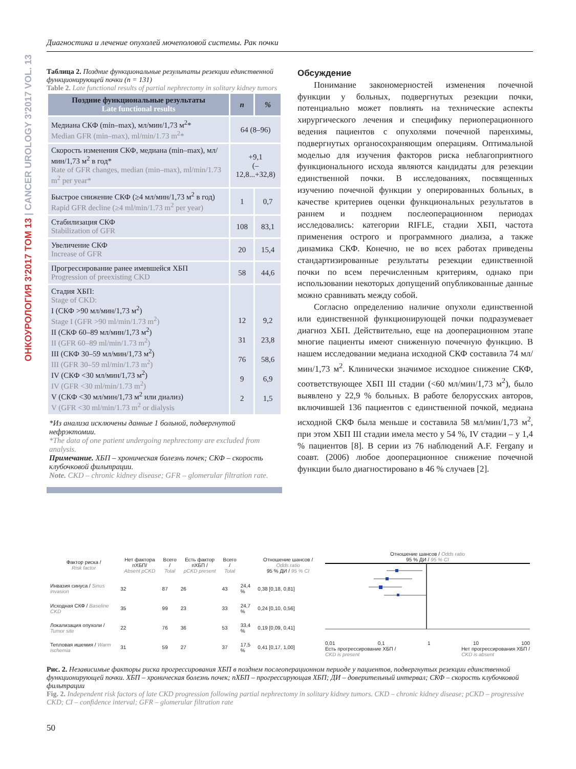Диагностика и лечение опухолей мочеполовой системы. Рак почки
ОНКОУРОЛОГИЯ 3'2017 ТОМ 13 | CANCER UROLOGY 3'2017 VOL. 13
Таблица 2. Поздние функциональные результаты резекции единственной функционирующей почки (n = 131)
Table 2. Late functional results of partial nephrectomy in solitary kidney tumors
| Поздние функциональные результаты Late functional results | n | % |
| --- | --- | --- |
| Медиана СКФ (min–max), мл/мин/1,73 м<sup>2</sup>* Median GFR (min–max), ml/min/1.73 m<sup>2</sup>* | 64 (8–96) | |
| Скорость изменения СКФ, медиана (min–max), мл/мин/1,73 м<sup>2</sup> в год* Rate of GFR changes, median (min–max), ml/min/1.73 m<sup>2</sup> per year* | +9,1 (–12,8...+32,8) | |
| Быстрое снижение СКФ (≥4 мл/мин/1,73 м<sup>2</sup> в год) Rapid GFR decline (≥4 ml/min/1.73 m<sup>2</sup> per year) | 1 | 0,7 |
| Стабилизация СКФ Stabilization of GFR | 108 | 83,1 |
| Увеличение СКФ Increase of GFR | 20 | 15,4 |
| Прогрессирование ранее имевшейся ХБП Progression of preexisting CKD | 58 | 44,6 |
| Стадия ХБП: Stage of CKD: I (СКФ >90 мл/мин/1,73 м<sup>2</sup>) Stage I (GFR >90 ml/min/1.73 m<sup>2</sup>) II (СКФ 60–89 мл/мин/1,73 м<sup>2</sup>) II (GFR 60–89 ml/min/1.73 m<sup>2</sup>) III (СКФ 30–59 мл/мин/1,73 м<sup>2</sup>) III (GFR 30–59 ml/min/1.73 m<sup>2</sup>) IV (СКФ <30 мл/мин/1,73 м<sup>2</sup>) IV (GFR <30 ml/min/1.73 m<sup>2</sup>) V (СКФ <30 мл/мин/1,73 м<sup>2</sup> или диализ) V (GFR <30 ml/min/1.73 m<sup>2</sup> or dialysis | 12 31 76 9 2 | 9,2 23,8 58,6 6,9 1,5 |
*Из анализа исключены данные 1 больной, подвергнутой нефрэктомии.
*The data of one patient undergoing nephrectomy are excluded from analysis.
Примечание. ХБП – хроническая болезнь почек; СКФ – скорость клубочковой фильтрации.
Note. CKD – chronic kidney disease; GFR – glomerular filtration rate.
Обсуждение
Понимание закономерностей изменения почечной функции у больных, подвергнутых резекции почки, потенциально может повлиять на технические аспекты хирургического лечения и специфику периоперационного ведения пациентов с опухолями почечной паренхимы, подвергнутых органосохраняющим операциям. Оптимальной моделью для изучения факторов риска неблагоприятного функционального исхода являются кандидаты для резекции единственной почки. В исследованиях, посвященных изучению почечной функции у оперированных больных, в качестве критериев оценки функциональных результатов в раннем и позднем послеоперационном периодах исследовались: категории RIFLE, стадии ХБП, частота применения острого и программного диализа, а также динамика СКФ. Конечно, не во всех работах приведены стандартизированные результаты резекции единственной почки по всем перечисленным критериям, однако при использовании некоторых допущений опубликованные данные можно сравнивать между собой.
Согласно определению наличие опухоли единственной или единственной функционирующей почки подразумевает диагноз ХБП. Действительно, еще на дооперационном этапе многие пациенты имеют сниженную почечную функцию. В нашем исследовании медиана исходной СКФ составила 74 мл/мин/1,73 м<sup>2</sup>. Клинически значимое исходное снижение СКФ, соответствующее ХБП III стадии (<60 мл/мин/1,73 м<sup>2</sup>), было выявлено у 22,9 % больных. В работе белорусских авторов, включившей 136 пациентов с единственной почкой, медиана исходной СКФ была меньше и составила 58 мл/мин/1,73 м<sup>2</sup>, при этом ХБП III стадии имела место у 54 %, IV стадии – у 1,4 % пациентов [8]. В серии из 76 наблюдений A.F. Fergany и соавт. (2006) любое дооперационное снижение почечной функции было диагностировано в 46 % случаев [2].
| Фактор риска / Risk factor | Нет фактора пХБП/ Absent pCKD | Всего / Total | Есть фактор пХБП / pCKD present | Всего / Total | | Отношение шансов / Odds ratio 95 % ДИ / 95 % CI |
| --- | --- | --- | --- | --- | --- | --- |
| Инвазия синуса / Sinus invasion | 32 | 87 | 26 | 43 | 24,4 % | 0,38 [0,18, 0,81] |
| Исходная СКФ / Baseline CKD | 35 | 99 | 23 | 33 | 24,7 % | 0,24 [0,10, 0,56] |
| Локализация опухоли / Tumor site | 22 | 76 | 36 | 53 | 33,4 % | 0,19 [0,09, 0,41] |
| Тепловая ишемия / Warm ischemia | 31 | 59 | 27 | 37 | 17,5 % | 0,41 [0,17, 1,00] |
Отношение шансов / Odds ratio
95 % ДИ / 95 % CI
0,01 0,1 1 10 100
Есть прогрессирование ХБП /
CKD is present Нет прогрессирования ХБП /
CKD is absent
Рис. 2. Независимые факторы риска прогрессирования ХБП в позднем послеоперационном периоде у пациентов, подвергнутых резекции единственной функционирующей почки. ХБП – хроническая болезнь почек; пХБП – прогрессирующая ХБП; ДИ – доверительный интервал; СКФ – скорость клубочковой фильтрации
Fig. 2. Independent risk factors of late CKD progression following partial nephrectomy in solitary kidney tumors. CKD – chronic kidney disease; pCKD – progressive CKD; CI – confidence interval; GFR – glomerular filtration rate
50